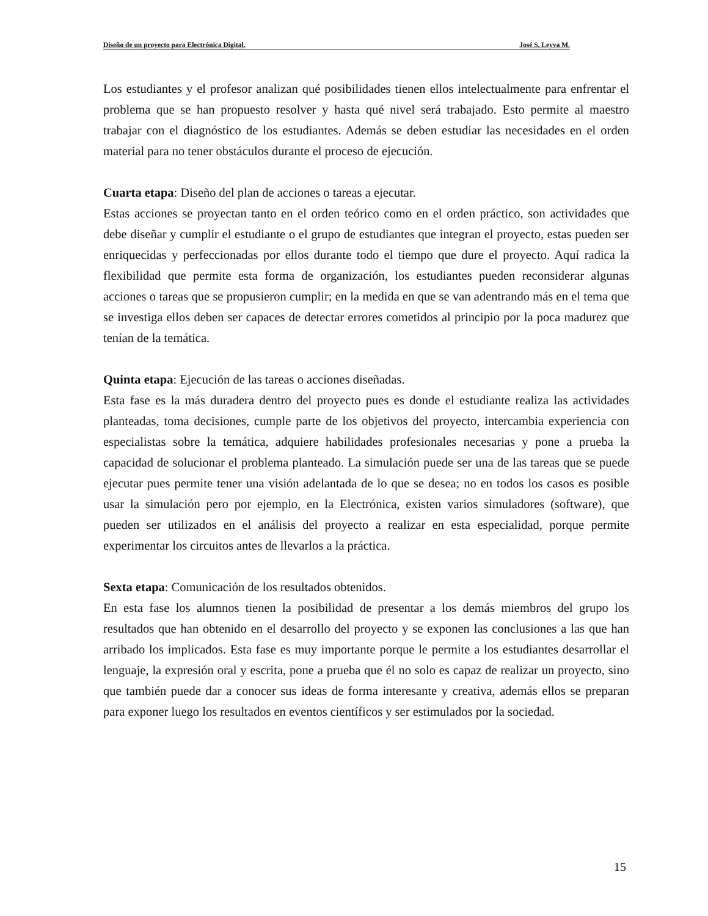Diseño de un proyecto para Electrónica Digital. José S. Leyva M.
Los estudiantes y el profesor analizan qué posibilidades tienen ellos intelectualmente para enfrentar el problema que se han propuesto resolver y hasta qué nivel será trabajado. Esto permite al maestro trabajar con el diagnóstico de los estudiantes. Además se deben estudiar las necesidades en el orden material para no tener obstáculos durante el proceso de ejecución.
Cuarta etapa: Diseño del plan de acciones o tareas a ejecutar.
Estas acciones se proyectan tanto en el orden teórico como en el orden práctico, son actividades que debe diseñar y cumplir el estudiante o el grupo de estudiantes que integran el proyecto, estas pueden ser enriquecidas y perfeccionadas por ellos durante todo el tiempo que dure el proyecto. Aquí radica la flexibilidad que permite esta forma de organización, los estudiantes pueden reconsiderar algunas acciones o tareas que se propusieron cumplir; en la medida en que se van adentrando más en el tema que se investiga ellos deben ser capaces de detectar errores cometidos al principio por la poca madurez que tenían de la temática.
Quinta etapa: Ejecución de las tareas o acciones diseñadas.
Esta fase es la más duradera dentro del proyecto pues es donde el estudiante realiza las actividades planteadas, toma decisiones, cumple parte de los objetivos del proyecto, intercambia experiencia con especialistas sobre la temática, adquiere habilidades profesionales necesarias y pone a prueba la capacidad de solucionar el problema planteado. La simulación puede ser una de las tareas que se puede ejecutar pues permite tener una visión adelantada de lo que se desea; no en todos los casos es posible usar la simulación pero por ejemplo, en la Electrónica, existen varios simuladores (software), que pueden ser utilizados en el análisis del proyecto a realizar en esta especialidad, porque permite experimentar los circuitos antes de llevarlos a la práctica.
Sexta etapa: Comunicación de los resultados obtenidos.
En esta fase los alumnos tienen la posibilidad de presentar a los demás miembros del grupo los resultados que han obtenido en el desarrollo del proyecto y se exponen las conclusiones a las que han arribado los implicados. Esta fase es muy importante porque le permite a los estudiantes desarrollar el lenguaje, la expresión oral y escrita, pone a prueba que él no solo es capaz de realizar un proyecto, sino que también puede dar a conocer sus ideas de forma interesante y creativa, además ellos se preparan para exponer luego los resultados en eventos científicos y ser estimulados por la sociedad.
15